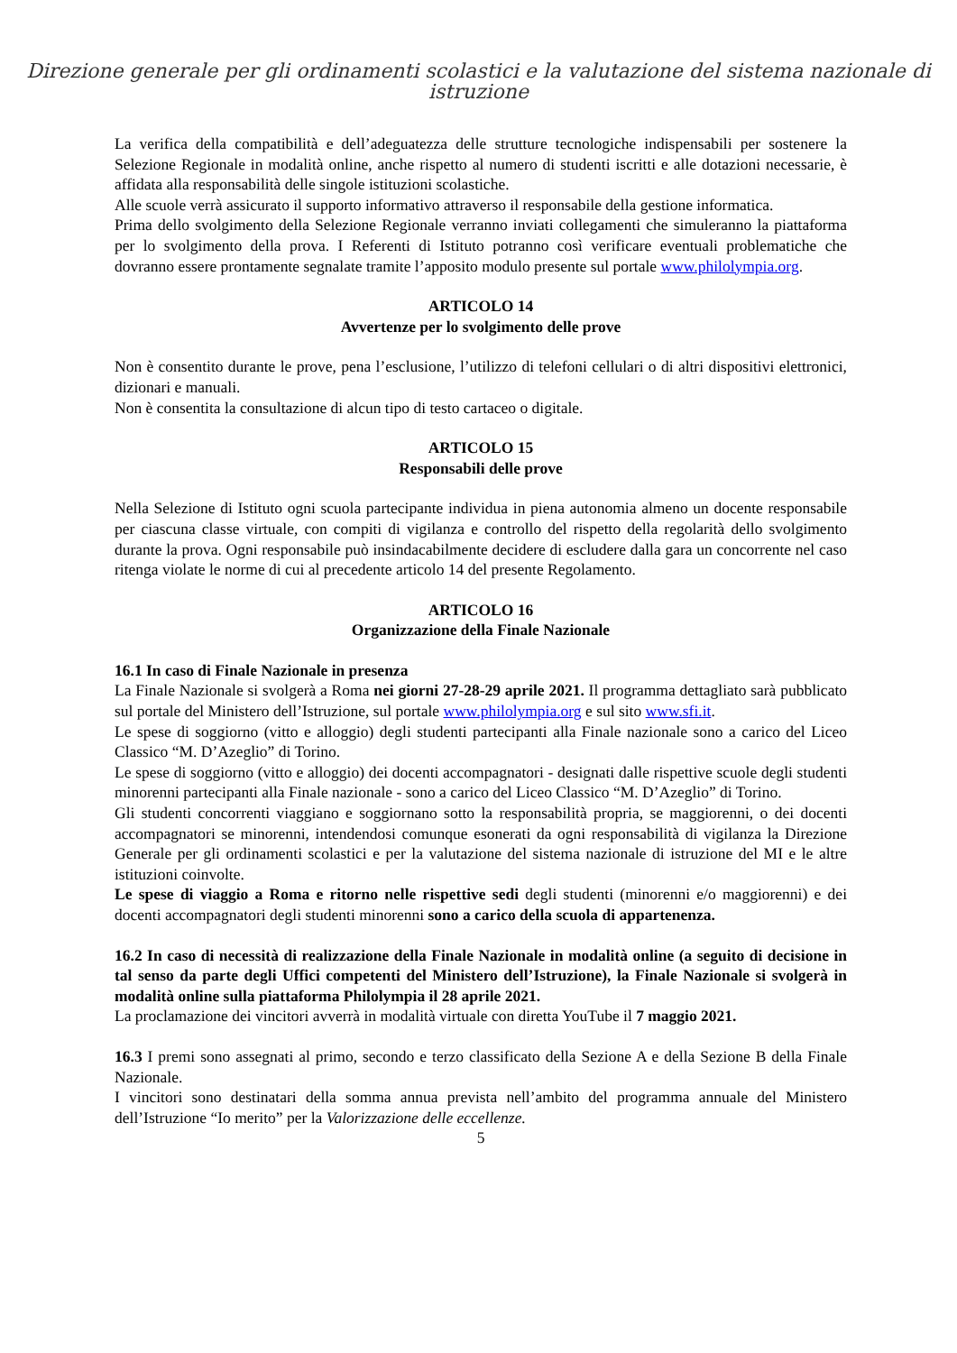Direzione generale per gli ordinamenti scolastici e la valutazione del sistema nazionale di istruzione
La verifica della compatibilità e dell’adeguatezza delle strutture tecnologiche indispensabili per sostenere la Selezione Regionale in modalità online, anche rispetto al numero di studenti iscritti e alle dotazioni necessarie, è affidata alla responsabilità delle singole istituzioni scolastiche.
Alle scuole verrà assicurato il supporto informativo attraverso il responsabile della gestione informatica.
Prima dello svolgimento della Selezione Regionale verranno inviati collegamenti che simuleranno la piattaforma per lo svolgimento della prova. I Referenti di Istituto potranno così verificare eventuali problematiche che dovranno essere prontamente segnalate tramite l’apposito modulo presente sul portale www.philolympia.org.
ARTICOLO 14
Avvertenze per lo svolgimento delle prove
Non è consentito durante le prove, pena l’esclusione, l’utilizzo di telefoni cellulari o di altri dispositivi elettronici, dizionari e manuali.
Non è consentita la consultazione di alcun tipo di testo cartaceo o digitale.
ARTICOLO 15
Responsabili delle prove
Nella Selezione di Istituto ogni scuola partecipante individua in piena autonomia almeno un docente responsabile per ciascuna classe virtuale, con compiti di vigilanza e controllo del rispetto della regolarità dello svolgimento durante la prova. Ogni responsabile può insindacabilmente decidere di escludere dalla gara un concorrente nel caso ritenga violate le norme di cui al precedente articolo 14 del presente Regolamento.
ARTICOLO 16
Organizzazione della Finale Nazionale
16.1 In caso di Finale Nazionale in presenza
La Finale Nazionale si svolgerà a Roma nei giorni 27-28-29 aprile 2021. Il programma dettagliato sarà pubblicato sul portale del Ministero dell’Istruzione, sul portale www.philolympia.org e sul sito www.sfi.it.
Le spese di soggiorno (vitto e alloggio) degli studenti partecipanti alla Finale nazionale sono a carico del Liceo Classico “M. D’Azeglio” di Torino.
Le spese di soggiorno (vitto e alloggio) dei docenti accompagnatori - designati dalle rispettive scuole degli studenti minorenni partecipanti alla Finale nazionale - sono a carico del Liceo Classico “M. D’Azeglio” di Torino.
Gli studenti concorrenti viaggiano e soggiornano sotto la responsabilità propria, se maggiorenni, o dei docenti accompagnatori se minorenni, intendendosi comunque esonerati da ogni responsabilità di vigilanza la Direzione Generale per gli ordinamenti scolastici e per la valutazione del sistema nazionale di istruzione del MI e le altre istituzioni coinvolte.
Le spese di viaggio a Roma e ritorno nelle rispettive sedi degli studenti (minorenni e/o maggiorenni) e dei docenti accompagnatori degli studenti minorenni sono a carico della scuola di appartenenza.
16.2 In caso di necessità di realizzazione della Finale Nazionale in modalità online (a seguito di decisione in tal senso da parte degli Uffici competenti del Ministero dell’Istruzione), la Finale Nazionale si svolgerà in modalità online sulla piattaforma Philolympia il 28 aprile 2021.
La proclamazione dei vincitori avverrà in modalità virtuale con diretta YouTube il 7 maggio 2021.
16.3 I premi sono assegnati al primo, secondo e terzo classificato della Sezione A e della Sezione B della Finale Nazionale.
I vincitori sono destinatari della somma annua prevista nell’ambito del programma annuale del Ministero dell’Istruzione “Io merito” per la Valorizzazione delle eccellenze.
5